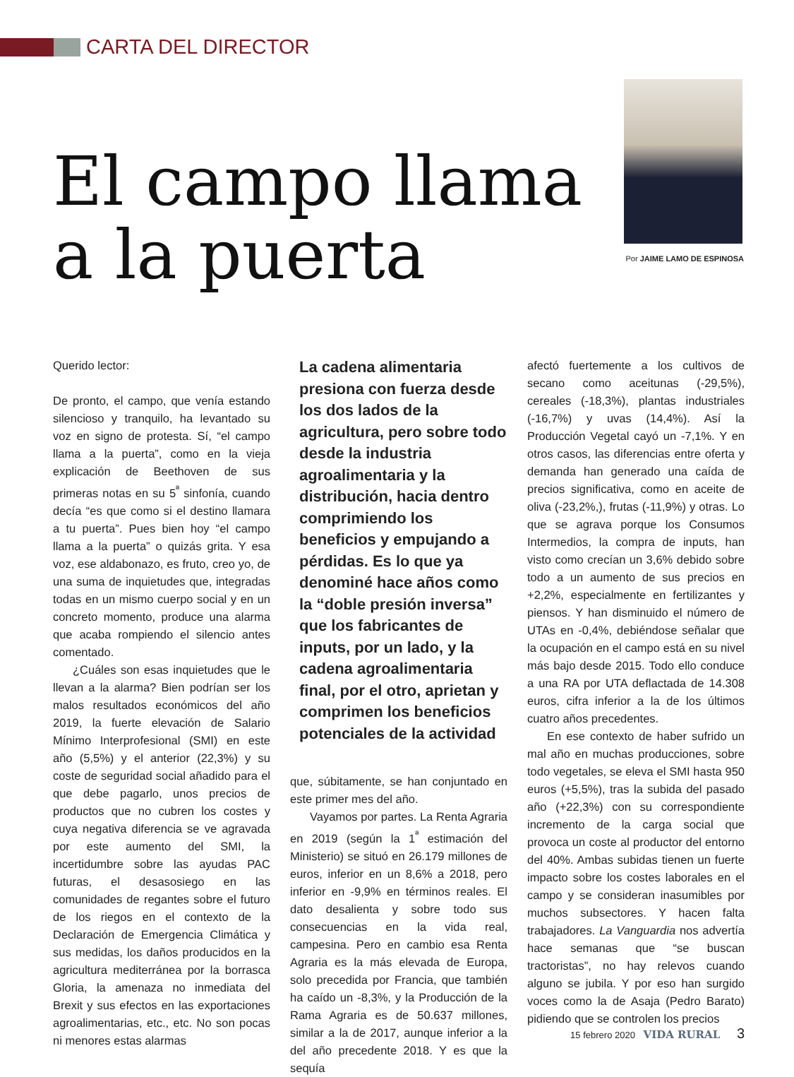CARTA DEL DIRECTOR
El campo llama
a la puerta
Por JAIME LAMO DE ESPINOSA
Querido lector:
De pronto, el campo, que venía estando silencioso y tranquilo, ha levantado su voz en signo de protesta. Sí, “el campo llama a la puerta”, como en la vieja explicación de Beethoven de sus primeras notas en su 5<sup>ª</sup> sinfonía, cuando decía “es que como si el destino llamara a tu puerta”. Pues bien hoy “el campo llama a la puerta” o quizás grita. Y esa voz, ese aldabonazo, es fruto, creo yo, de una suma de inquietudes que, integradas todas en un mismo cuerpo social y en un concreto momento, produce una alarma que acaba rompiendo el silencio antes comentado.
¿Cuáles son esas inquietudes que le llevan a la alarma? Bien podrían ser los malos resultados económicos del año 2019, la fuerte elevación de Salario Mínimo Interprofesional (SMI) en este año (5,5%) y el anterior (22,3%) y su coste de seguridad social añadido para el que debe pagarlo, unos precios de productos que no cubren los costes y cuya negativa diferencia se ve agravada por este aumento del SMI, la incertidumbre sobre las ayudas PAC futuras, el desasosiego en las comunidades de regantes sobre el futuro de los riegos en el contexto de la Declaración de Emergencia Climática y sus medidas, los daños producidos en la agricultura mediterránea por la borrasca Gloria, la amenaza no inmediata del Brexit y sus efectos en las exportaciones agroalimentarias, etc., etc. No son pocas ni menores estas alarmas
La cadena alimentaria presiona con fuerza desde los dos lados de la agricultura, pero sobre todo desde la industria agroalimentaria y la distribución, hacia dentro comprimiendo los beneficios y empujando a pérdidas. Es lo que ya denominé hace años como la “doble presión inversa” que los fabricantes de inputs, por un lado, y la cadena agroalimentaria final, por el otro, aprietan y comprimen los beneficios potenciales de la actividad
que, súbitamente, se han conjuntado en este primer mes del año.
Vayamos por partes. La Renta Agraria en 2019 (según la 1<sup>ª</sup> estimación del Ministerio) se situó en 26.179 millones de euros, inferior en un 8,6% a 2018, pero inferior en -9,9% en términos reales. El dato desalienta y sobre todo sus consecuencias en la vida real, campesina. Pero en cambio esa Renta Agraria es la más elevada de Europa, solo precedida por Francia, que también ha caído un -8,3%, y la Producción de la Rama Agraria es de 50.637 millones, similar a la de 2017, aunque inferior a la del año precedente 2018. Y es que la sequía
afectó fuertemente a los cultivos de secano como aceitunas (-29,5%), cereales (-18,3%), plantas industriales (-16,7%) y uvas (14,4%). Así la Producción Vegetal cayó un -7,1%. Y en otros casos, las diferencias entre oferta y demanda han generado una caída de precios significativa, como en aceite de oliva (-23,2%,), frutas (-11,9%) y otras. Lo que se agrava porque los Consumos Intermedios, la compra de inputs, han visto como crecían un 3,6% debido sobre todo a un aumento de sus precios en +2,2%, especialmente en fertilizantes y piensos. Y han disminuido el número de UTAs en -0,4%, debiéndose señalar que la ocupación en el campo está en su nivel más bajo desde 2015. Todo ello conduce a una RA por UTA deflactada de 14.308 euros, cifra inferior a la de los últimos cuatro años precedentes.
En ese contexto de haber sufrido un mal año en muchas producciones, sobre todo vegetales, se eleva el SMI hasta 950 euros (+5,5%), tras la subida del pasado año (+22,3%) con su correspondiente incremento de la carga social que provoca un coste al productor del entorno del 40%. Ambas subidas tienen un fuerte impacto sobre los costes laborales en el campo y se consideran inasumibles por muchos subsectores. Y hacen falta trabajadores. La Vanguardia nos advertía hace semanas que “se buscan tractoristas”, no hay relevos cuando alguno se jubila. Y por eso han surgido voces como la de Asaja (Pedro Barato) pidiendo que se controlen los precios
15 febrero 2020 VIDA RURAL 3